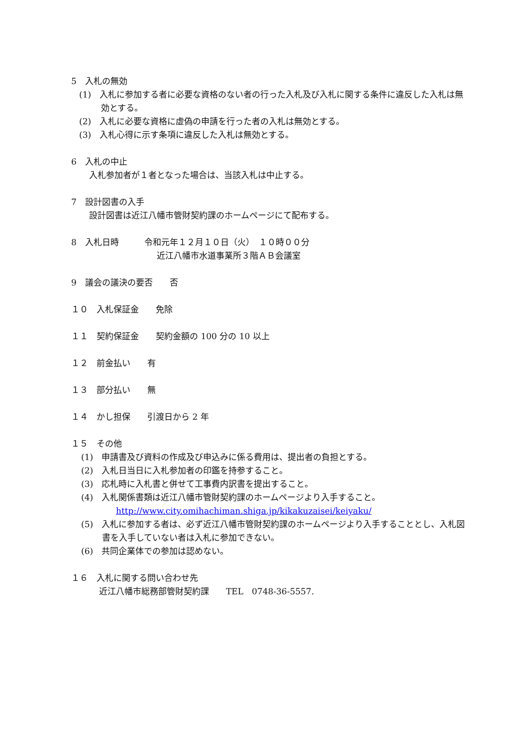5　入札の無効
(1)　入札に参加する者に必要な資格のない者の行った入札及び入札に関する条件に違反した入札は無効とする。
(2)　入札に必要な資格に虚偽の申請を行った者の入札は無効とする。
(3)　入札心得に示す条項に違反した入札は無効とする。
6　入札の中止
入札参加者が１者となった場合は、当該入札は中止する。
7　設計図書の入手
設計図書は近江八幡市管財契約課のホームページにて配布する。
8　入札日時　　　令和元年１２月１０日（火）　１０時００分
近江八幡市水道事業所３階ＡＢ会議室
9　議会の議決の要否　　否
１０　入札保証金　　免除
１１　契約保証金　　契約金額の 100 分の 10 以上
１２　前金払い　　有
１３　部分払い　　無
１４　かし担保　　引渡日から 2 年
１５　その他
(1)　申請書及び資料の作成及び申込みに係る費用は、提出者の負担とする。
(2)　入札日当日に入札参加者の印鑑を持参すること。
(3)　応札時に入札書と併せて工事費内訳書を提出すること。
(4)　入札関係書類は近江八幡市管財契約課のホームページより入手すること。
http://www.city.omihachiman.shiga.jp/kikakuzaisei/keiyaku/
(5)　入札に参加する者は、必ず近江八幡市管財契約課のホームページより入手することとし、入札図書を入手していない者は入札に参加できない。
(6)　共同企業体での参加は認めない。
１６　入札に関する問い合わせ先
近江八幡市総務部管財契約課　　TEL　0748-36-5557.